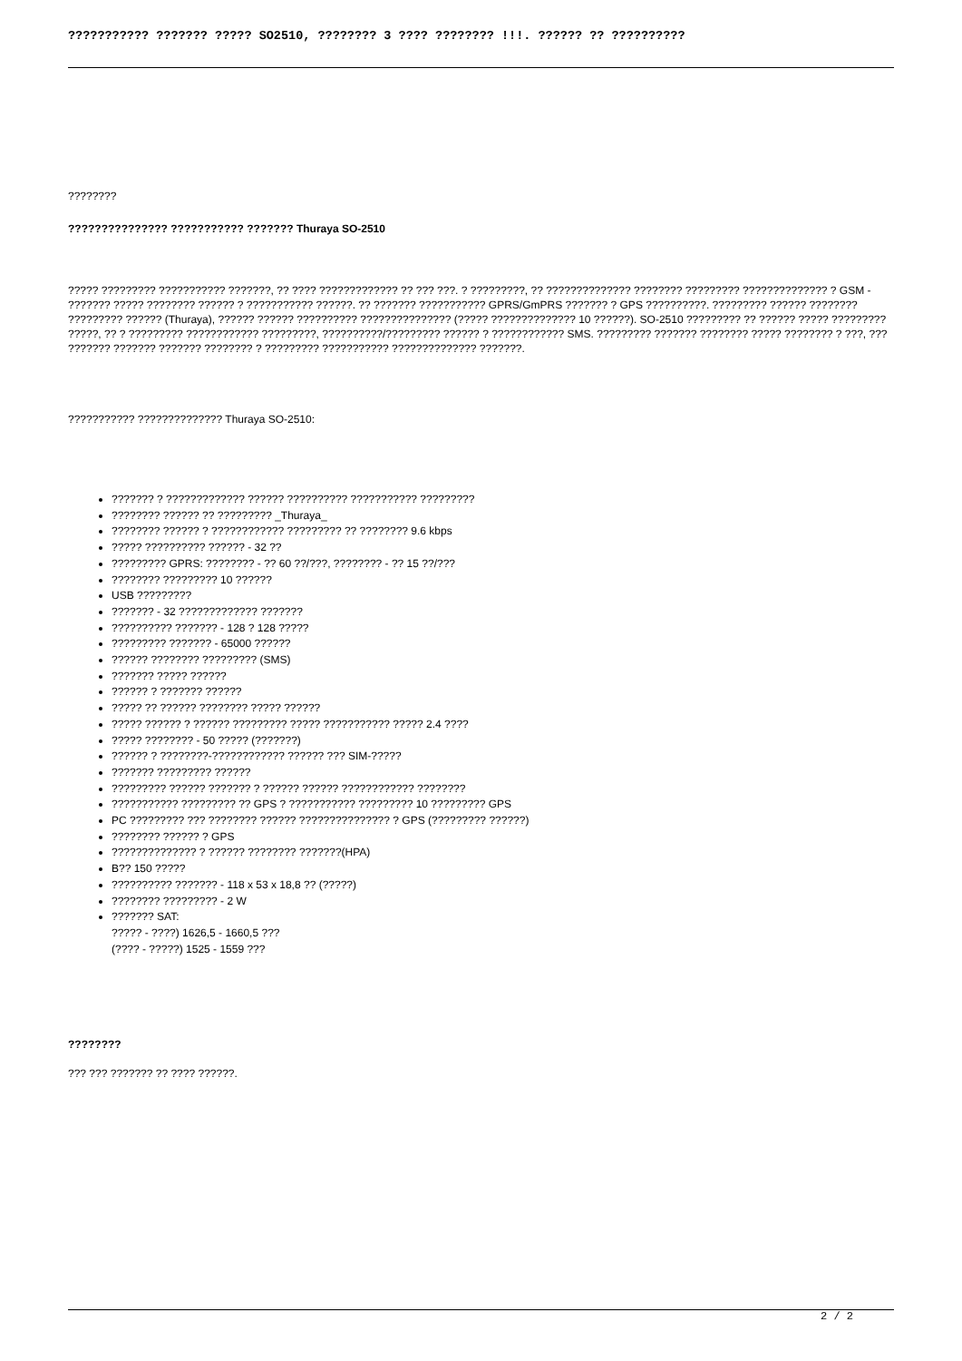??????????? ??????? ????? SO2510, ???????? 3 ???? ???????? !!!. ?????? ?? ??????????
????????
??????????????? ??????????? ??????? Thuraya SO-2510
????? ????????? ??????????? ???????, ?? ???? ????????????? ?? ??? ???. ? ?????????, ?? ?????????????? ???????? ????????? ?????????????? ? GSM - ??????? ????? ???????? ?????? ? ??????????? ??????. ?? ??????? ??????????? GPRS/GmPRS ??????? ? GPS ??????????. ????????? ?????? ???????? ????????? ?????? (Thuraya), ?????? ?????? ?????????? ??????????????? (????? ?????????????? 10 ??????). SO-2510 ????????? ?? ?????? ????? ????????? ?????, ?? ? ????????? ???????????? ?????????, ??????????/????????? ?????? ? ???????????? SMS. ????????? ??????? ???????? ????? ???????? ? ???, ??? ??????? ??????? ??????? ???????? ? ????????? ??????????? ?????????????? ???????.
??????????? ?????????????? Thuraya SO-2510:
??????? ? ????????????? ?????? ?????????? ??????????? ?????????
???????? ?????? ?? ????????? _Thuraya_
???????? ?????? ? ???????????? ????????? ?? ???????? 9.6 kbps
????? ?????????? ?????? - 32 ??
????????? GPRS: ???????? - ?? 60 ??/???, ???????? - ?? 15 ??/???
???????? ????????? 10 ??????
USB ?????????
??????? - 32 ????????????? ???????
?????????? ??????? - 128 ? 128 ?????
????????? ??????? - 65000 ??????
?????? ???????? ????????? (SMS)
??????? ????? ??????
?????? ? ??????? ??????
????? ?? ?????? ???????? ????? ??????
????? ?????? ? ?????? ????????? ????? ??????????? ????? 2.4 ????
????? ???????? - 50 ????? (???????)
?????? ? ????????-???????????? ?????? ??? SIM-?????
??????? ????????? ??????
????????? ?????? ??????? ? ?????? ?????? ???????????? ????????
??????????? ????????? ?? GPS ? ??????????? ????????? 10 ????????? GPS
PC ????????? ??? ???????? ?????? ??????????????? ? GPS (????????? ??????)
???????? ?????? ? GPS
?????????????? ? ?????? ???????? ???????(HPA)
B?? 150 ?????
?????????? ??????? - 118 x 53 x 18,8 ?? (?????)
???????? ????????? - 2 W
??????? SAT:
????? - ????) 1626,5 - 1660,5 ???
(???? - ?????) 1525 - 1559 ???
????????
??? ??? ??????? ?? ???? ??????.
2 / 2